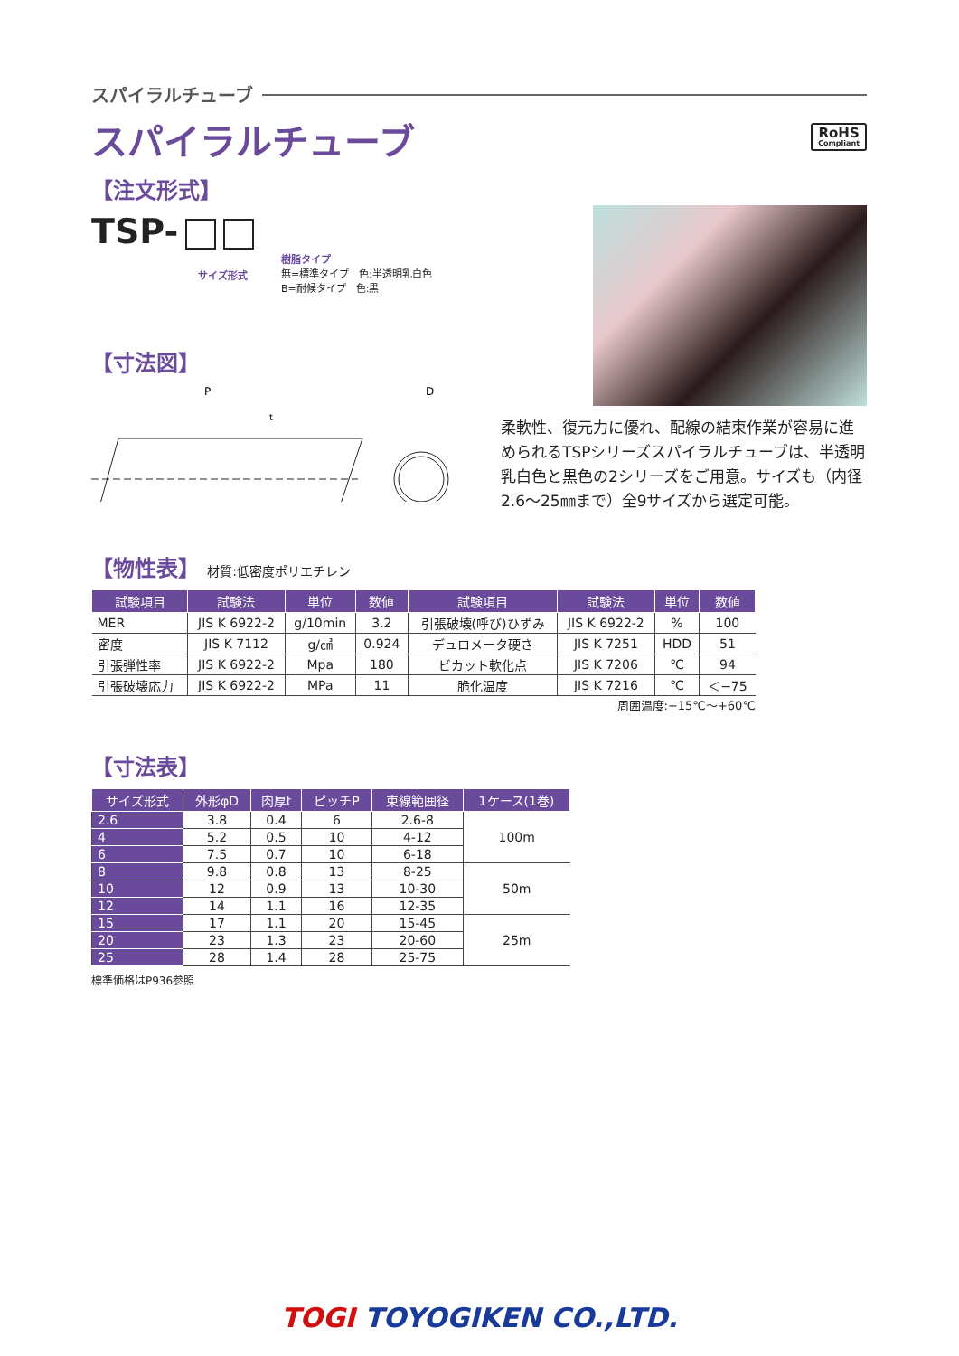スパイラルチューブ
スパイラルチューブ
RoHS
Compliant
【注文形式】
TSP-
樹脂タイプ
無=標準タイプ　色:半透明乳白色
B=耐候タイプ　色:黒
サイズ形式
柔軟性、復元力に優れ、配線の結束作業が容易に進められるTSPシリーズスパイラルチューブは、半透明乳白色と黒色の2シリーズをご用意。サイズも（内径2.6～25㎜まで）全9サイズから選定可能。
【寸法図】
P
D
t
【物性表】 材質:低密度ポリエチレン
| 試験項目 | 試験法 | 単位 | 数値 | 試験項目 | 試験法 | 単位 | 数値 |
| --- | --- | --- | --- | --- | --- | --- | --- |
| MER | JIS K 6922-2 | g/10min | 3.2 | 引張破壊(呼び)ひずみ | JIS K 6922-2 | % | 100 |
| 密度 | JIS K 7112 | g/㎤ | 0.924 | デュロメータ硬さ | JIS K 7251 | HDD | 51 |
| 引張弾性率 | JIS K 6922-2 | Mpa | 180 | ビカット軟化点 | JIS K 7206 | ℃ | 94 |
| 引張破壊応力 | JIS K 6922-2 | MPa | 11 | 脆化温度 | JIS K 7216 | ℃ | ＜−75 |
周囲温度:−15℃～+60℃
【寸法表】
| サイズ形式 | 外形φD | 肉厚t | ピッチP | 束線範囲径 | 1ケース(1巻) |
| --- | --- | --- | --- | --- | --- |
| 2.6 | 3.8 | 0.4 | 6 | 2.6-8 | 100m |
| 4 | 5.2 | 0.5 | 10 | 4-12 | |
| 6 | 7.5 | 0.7 | 10 | 6-18 | |
| 8 | 9.8 | 0.8 | 13 | 8-25 | 50m |
| 10 | 12 | 0.9 | 13 | 10-30 | |
| 12 | 14 | 1.1 | 16 | 12-35 | |
| 15 | 17 | 1.1 | 20 | 15-45 | 25m |
| 20 | 23 | 1.3 | 23 | 20-60 | |
| 25 | 28 | 1.4 | 28 | 25-75 | |
標準価格はP936参照
TOGI TOYOGIKEN CO.,LTD.